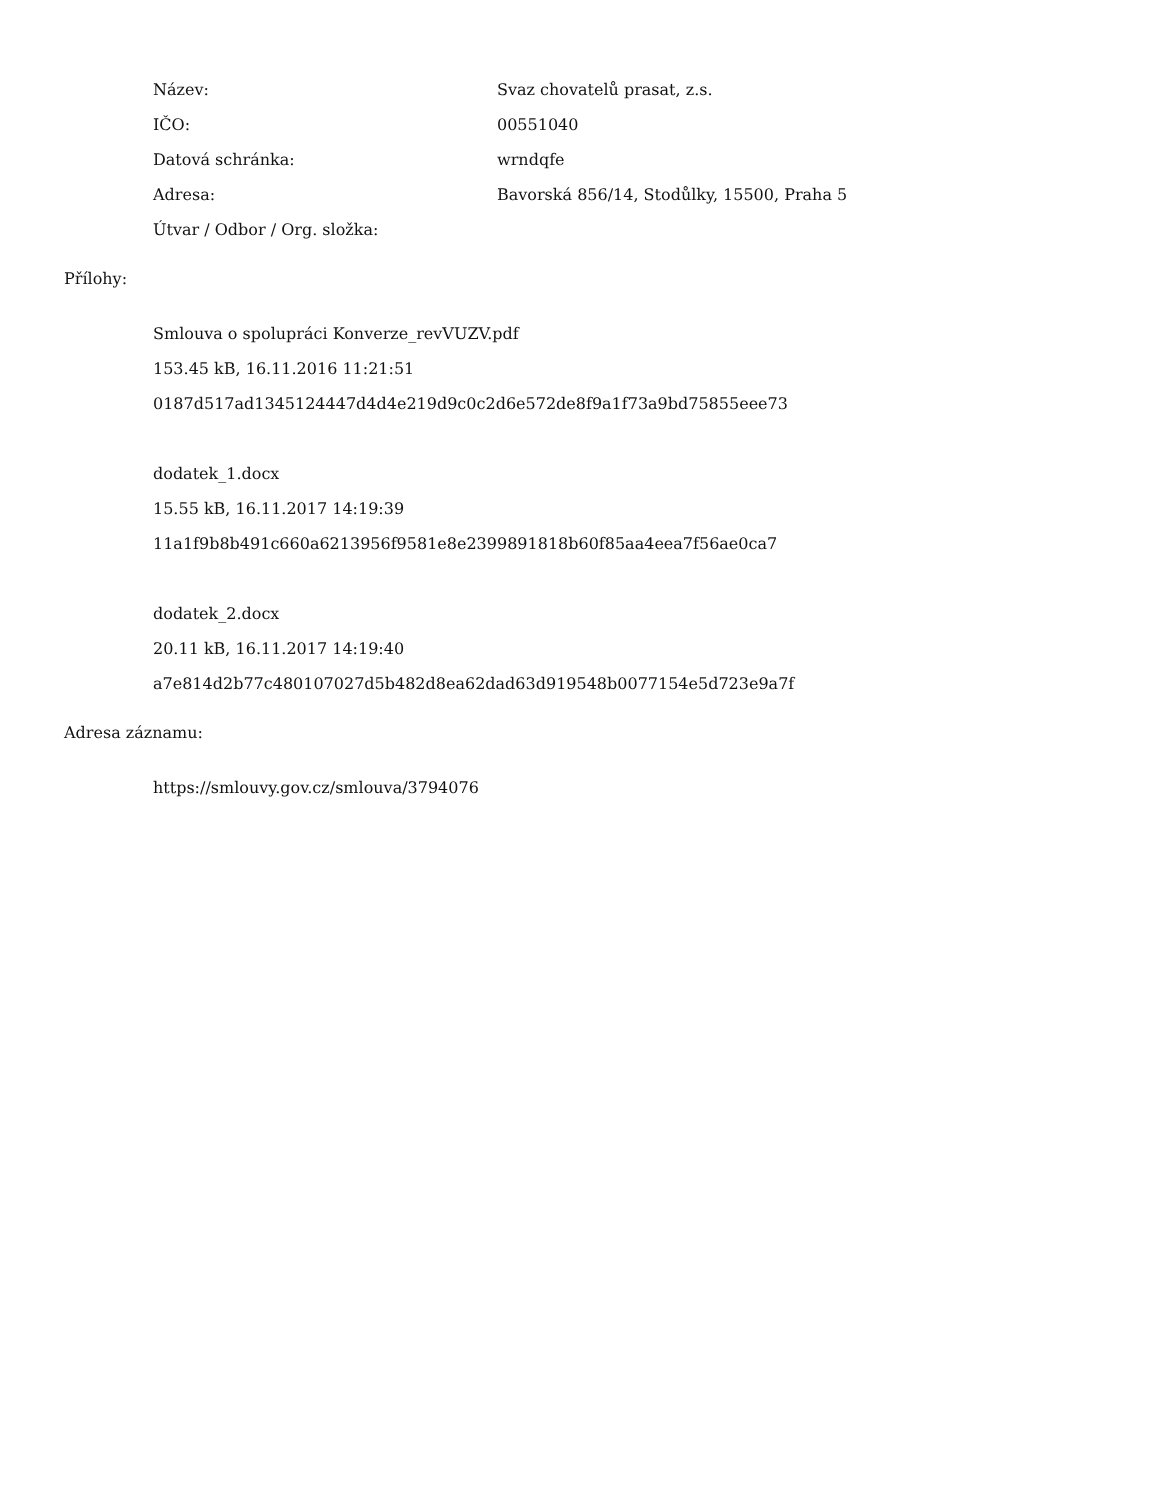| Název: | Svaz chovatelů prasat, z.s. |
| IČO: | 00551040 |
| Datová schránka: | wrndqfe |
| Adresa: | Bavorská 856/14, Stodůlky, 15500, Praha 5 |
| Útvar / Odbor / Org. složka: | |
Přílohy:
Smlouva o spolupráci Konverze_revVUZV.pdf
153.45 kB, 16.11.2016 11:21:51
0187d517ad1345124447d4d4e219d9c0c2d6e572de8f9a1f73a9bd75855eee73
dodatek_1.docx
15.55 kB, 16.11.2017 14:19:39
11a1f9b8b491c660a6213956f9581e8e2399891818b60f85aa4eea7f56ae0ca7
dodatek_2.docx
20.11 kB, 16.11.2017 14:19:40
a7e814d2b77c480107027d5b482d8ea62dad63d919548b0077154e5d723e9a7f
Adresa záznamu:
https://smlouvy.gov.cz/smlouva/3794076